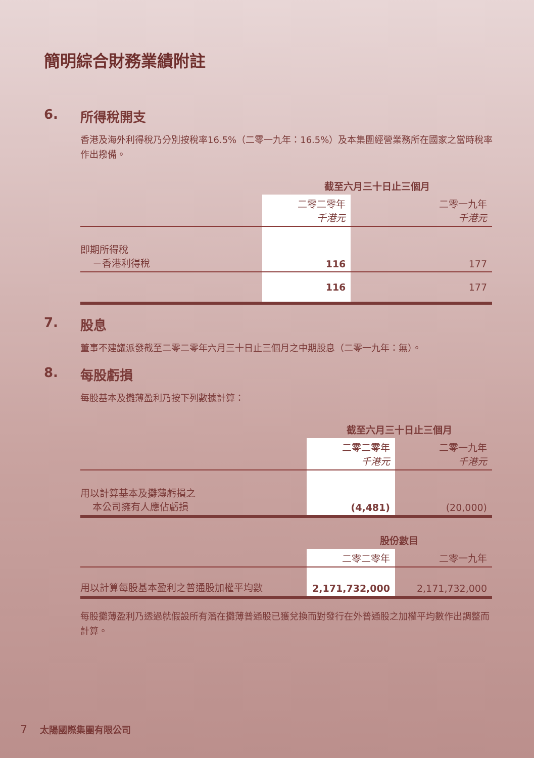簡明綜合財務業績附註
6. 所得稅開支
香港及海外利得稅乃分別按稅率16.5%（二零一九年：16.5%）及本集團經營業務所在國家之當時稅率作出撥備。
| | 截至六月三十日止三個月 | |
| --- | --- | --- |
| | 二零二零年 千港元 | 二零一九年 千港元 |
| 即期所得稅 －香港利得稅 | 116 | 177 |
| | 116 | 177 |
7. 股息
董事不建議派發截至二零二零年六月三十日止三個月之中期股息（二零一九年：無）。
8. 每股虧損
每股基本及攤薄盈利乃按下列數據計算：
| | 截至六月三十日止三個月 | |
| --- | --- | --- |
| | 二零二零年 千港元 | 二零一九年 千港元 |
| 用以計算基本及攤薄虧損之 本公司擁有人應佔虧損 | (4,481) | (20,000) |
| | 股份數目 | |
| | 二零二零年 | 二零一九年 |
| 用以計算每股基本盈利之普通股加權平均數 | 2,171,732,000 | 2,171,732,000 |
每股攤薄盈利乃透過就假設所有潛在攤薄普通股已獲兌換而對發行在外普通股之加權平均數作出調整而計算。
7 太陽國際集團有限公司